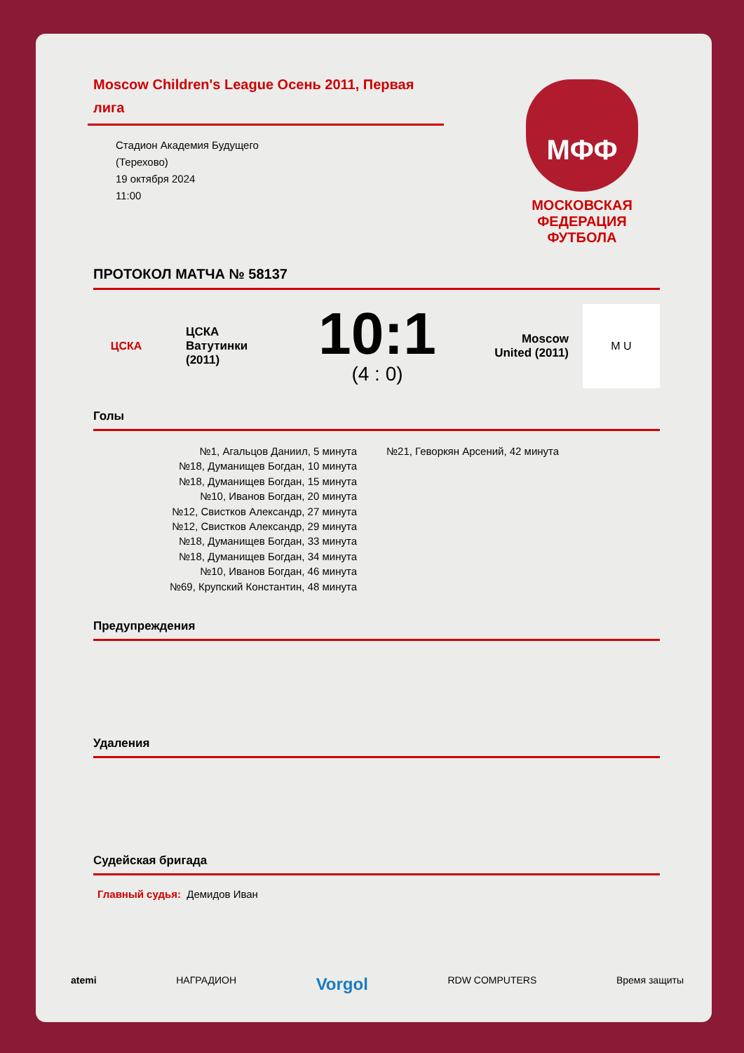Moscow Children's League Осень 2011, Первая лига
Стадион Академия Будущего
(Терехово)
19 октября 2024
11:00
МФФ
МОСКОВСКАЯ ФЕДЕРАЦИЯ ФУТБОЛА
ПРОТОКОЛ МАТЧА № 58137
ЦСКА
ЦСКА Ватутинки (2011)
10:1
(4 : 0)
Moscow United (2011)
M U
Голы
№1, Агальцов Даниил, 5 минута
№18, Думанищев Богдан, 10 минута
№18, Думанищев Богдан, 15 минута
№10, Иванов Богдан, 20 минута
№12, Свистков Александр, 27 минута
№12, Свистков Александр, 29 минута
№18, Думанищев Богдан, 33 минута
№18, Думанищев Богдан, 34 минута
№10, Иванов Богдан, 46 минута
№69, Крупский Константин, 48 минута
№21, Геворкян Арсений, 42 минута
Предупреждения
Удаления
Судейская бригада
Главный судья: Демидов Иван
atemi НАГРАДИОН Vorgol RDW COMPUTERS Время защиты